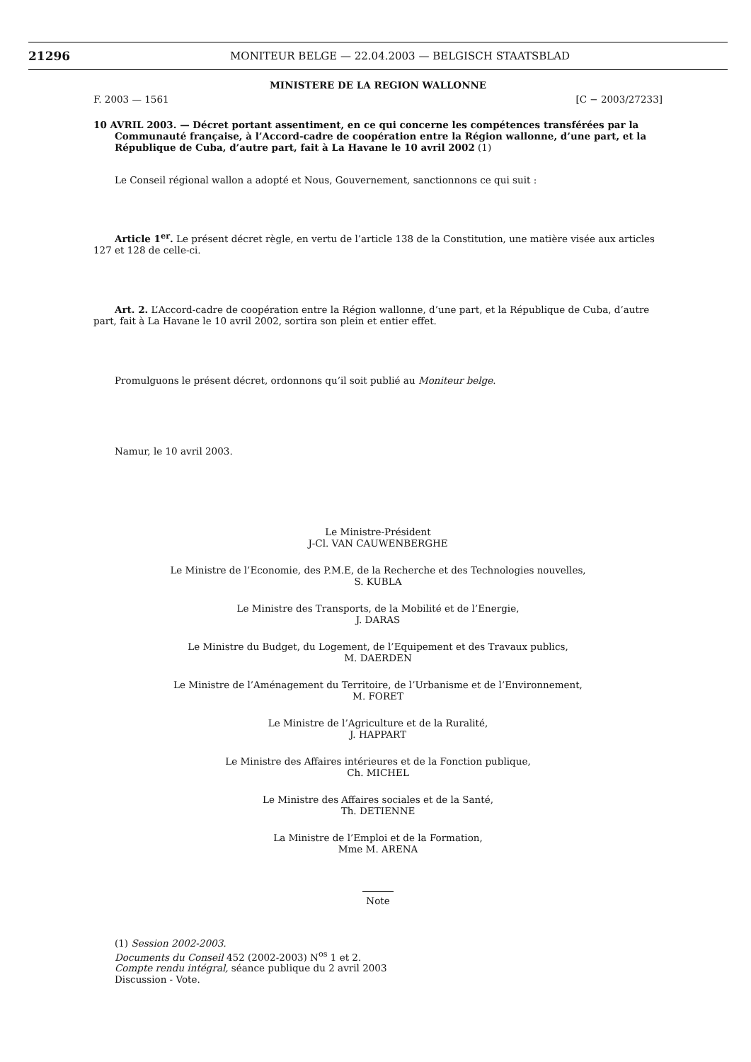21296
MONITEUR BELGE — 22.04.2003 — BELGISCH STAATSBLAD
MINISTERE DE LA REGION WALLONNE
F. 2003 — 1561 [C − 2003/27233]
10 AVRIL 2003. — Décret portant assentiment, en ce qui concerne les compétences transférées par la Communauté française, à l’Accord-cadre de coopération entre la Région wallonne, d’une part, et la République de Cuba, d’autre part, fait à La Havane le 10 avril 2002 (1)
Le Conseil régional wallon a adopté et Nous, Gouvernement, sanctionnons ce qui suit :
Article 1<sup>er</sup>. Le présent décret règle, en vertu de l’article 138 de la Constitution, une matière visée aux articles 127 et 128 de celle-ci.
Art. 2. L’Accord-cadre de coopération entre la Région wallonne, d’une part, et la République de Cuba, d’autre part, fait à La Havane le 10 avril 2002, sortira son plein et entier effet.
Promulguons le présent décret, ordonnons qu’il soit publié au Moniteur belge.
Namur, le 10 avril 2003.
Le Ministre-Président
J-Cl. VAN CAUWENBERGHE
Le Ministre de l’Economie, des P.M.E, de la Recherche et des Technologies nouvelles,
S. KUBLA
Le Ministre des Transports, de la Mobilité et de l’Energie,
J. DARAS
Le Ministre du Budget, du Logement, de l’Equipement et des Travaux publics,
M. DAERDEN
Le Ministre de l’Aménagement du Territoire, de l’Urbanisme et de l’Environnement,
M. FORET
Le Ministre de l’Agriculture et de la Ruralité,
J. HAPPART
Le Ministre des Affaires intérieures et de la Fonction publique,
Ch. MICHEL
Le Ministre des Affaires sociales et de la Santé,
Th. DETIENNE
La Ministre de l’Emploi et de la Formation,
Mme M. ARENA
Note
(1) Session 2002-2003.
Documents du Conseil 452 (2002-2003) N<sup>os</sup> 1 et 2.
Compte rendu intégral, séance publique du 2 avril 2003
Discussion - Vote.